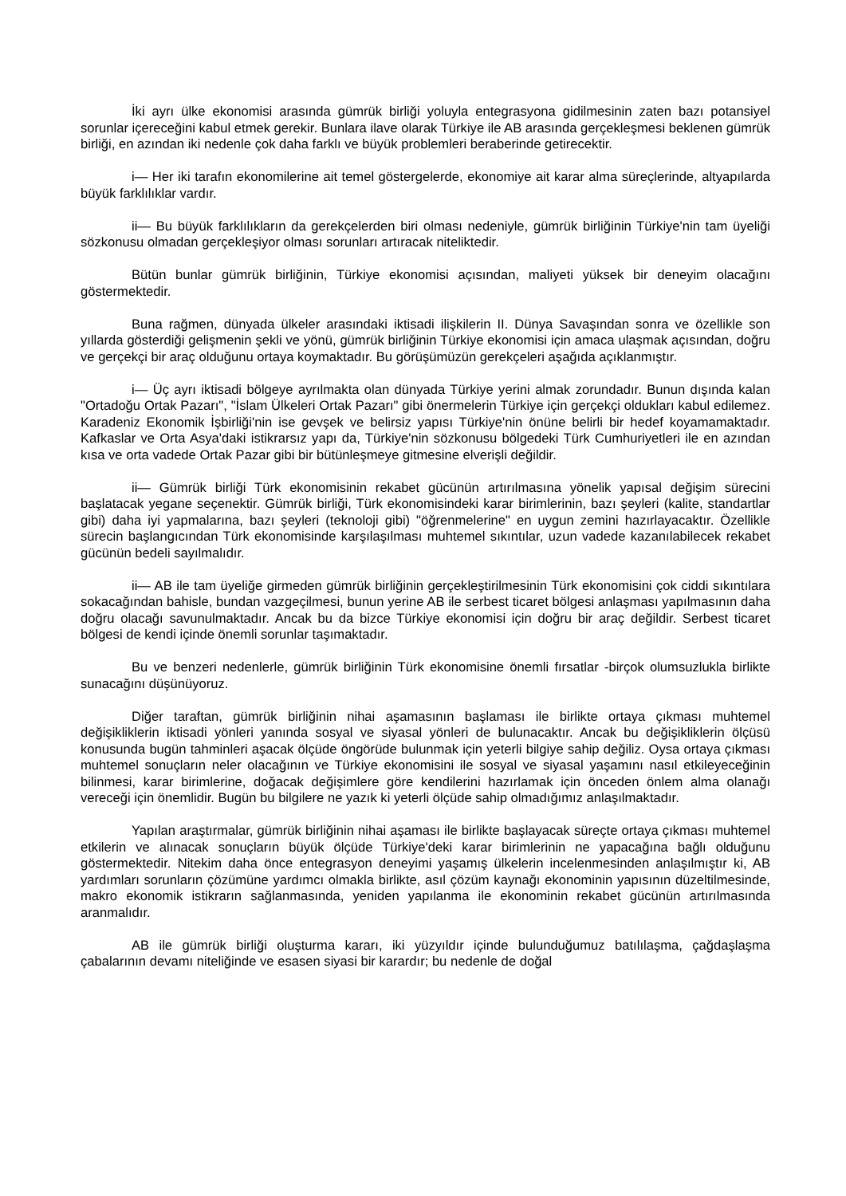İki ayrı ülke ekonomisi arasında gümrük birliği yoluyla entegrasyona gidilmesinin zaten bazı potansiyel sorunlar içereceğini kabul etmek gerekir. Bunlara ilave olarak Türkiye ile AB arasında gerçekleşmesi beklenen gümrük birliği, en azından iki nedenle çok daha farklı ve büyük problemleri beraberinde getirecektir.
i— Her iki tarafın ekonomilerine ait temel göstergelerde, ekonomiye ait karar alma süreçlerinde, altyapılarda büyük farklılıklar vardır.
ii— Bu büyük farklılıkların da gerekçelerden biri olması nedeniyle, gümrük birliğinin Türkiye'nin tam üyeliği sözkonusu olmadan gerçekleşiyor olması sorunları artıracak niteliktedir.
Bütün bunlar gümrük birliğinin, Türkiye ekonomisi açısından, maliyeti yüksek bir deneyim olacağını göstermektedir.
Buna rağmen, dünyada ülkeler arasındaki iktisadi ilişkilerin II. Dünya Savaşından sonra ve özellikle son yıllarda gösterdiği gelişmenin şekli ve yönü, gümrük birliğinin Türkiye ekonomisi için amaca ulaşmak açısından, doğru ve gerçekçi bir araç olduğunu ortaya koymaktadır. Bu görüşümüzün gerekçeleri aşağıda açıklanmıştır.
i— Üç ayrı iktisadi bölgeye ayrılmakta olan dünyada Türkiye yerini almak zorundadır. Bunun dışında kalan "Ortadoğu Ortak Pazarı", "İslam Ülkeleri Ortak Pazarı" gibi önermelerin Türkiye için gerçekçi oldukları kabul edilemez. Karadeniz Ekonomik İşbirliği'nin ise gevşek ve belirsiz yapısı Türkiye'nin önüne belirli bir hedef koyamamaktadır. Kafkaslar ve Orta Asya'daki istikrarsız yapı da, Türkiye'nin sözkonusu bölgedeki Türk Cumhuriyetleri ile en azından kısa ve orta vadede Ortak Pazar gibi bir bütünleşmeye gitmesine elverişli değildir.
ii— Gümrük birliği Türk ekonomisinin rekabet gücünün artırılmasına yönelik yapısal değişim sürecini başlatacak yegane seçenektir. Gümrük birliği, Türk ekonomisindeki karar birimlerinin, bazı şeyleri (kalite, standartlar gibi) daha iyi yapmalarına, bazı şeyleri (teknoloji gibi) "öğrenmelerine" en uygun zemini hazırlayacaktır. Özellikle sürecin başlangıcından Türk ekonomisinde karşılaşılması muhtemel sıkıntılar, uzun vadede kazanılabilecek rekabet gücünün bedeli sayılmalıdır.
ii— AB ile tam üyeliğe girmeden gümrük birliğinin gerçekleştirilmesinin Türk ekonomisini çok ciddi sıkıntılara sokacağından bahisle, bundan vazgeçilmesi, bunun yerine AB ile serbest ticaret bölgesi anlaşması yapılmasının daha doğru olacağı savunulmaktadır. Ancak bu da bizce Türkiye ekonomisi için doğru bir araç değildir. Serbest ticaret bölgesi de kendi içinde önemli sorunlar taşımaktadır.
Bu ve benzeri nedenlerle, gümrük birliğinin Türk ekonomisine önemli fırsatlar -birçok olumsuzlukla birlikte sunacağını düşünüyoruz.
Diğer taraftan, gümrük birliğinin nihai aşamasının başlaması ile birlikte ortaya çıkması muhtemel değişikliklerin iktisadi yönleri yanında sosyal ve siyasal yönleri de bulunacaktır. Ancak bu değişikliklerin ölçüsü konusunda bugün tahminleri aşacak ölçüde öngörüde bulunmak için yeterli bilgiye sahip değiliz. Oysa ortaya çıkması muhtemel sonuçların neler olacağının ve Türkiye ekonomisini ile sosyal ve siyasal yaşamını nasıl etkileyeceğinin bilinmesi, karar birimlerine, doğacak değişimlere göre kendilerini hazırlamak için önceden önlem alma olanağı vereceği için önemlidir. Bugün bu bilgilere ne yazık ki yeterli ölçüde sahip olmadığımız anlaşılmaktadır.
Yapılan araştırmalar, gümrük birliğinin nihai aşaması ile birlikte başlayacak süreçte ortaya çıkması muhtemel etkilerin ve alınacak sonuçların büyük ölçüde Türkiye'deki karar birimlerinin ne yapacağına bağlı olduğunu göstermektedir. Nitekim daha önce entegrasyon deneyimi yaşamış ülkelerin incelenmesinden anlaşılmıştır ki, AB yardımları sorunların çözümüne yardımcı olmakla birlikte, asıl çözüm kaynağı ekonominin yapısının düzeltilmesinde, makro ekonomik istikrarın sağlanmasında, yeniden yapılanma ile ekonominin rekabet gücünün artırılmasında aranmalıdır.
AB ile gümrük birliği oluşturma kararı, iki yüzyıldır içinde bulunduğumuz batılılaşma, çağdaşlaşma çabalarının devamı niteliğinde ve esasen siyasi bir karardır; bu nedenle de doğal